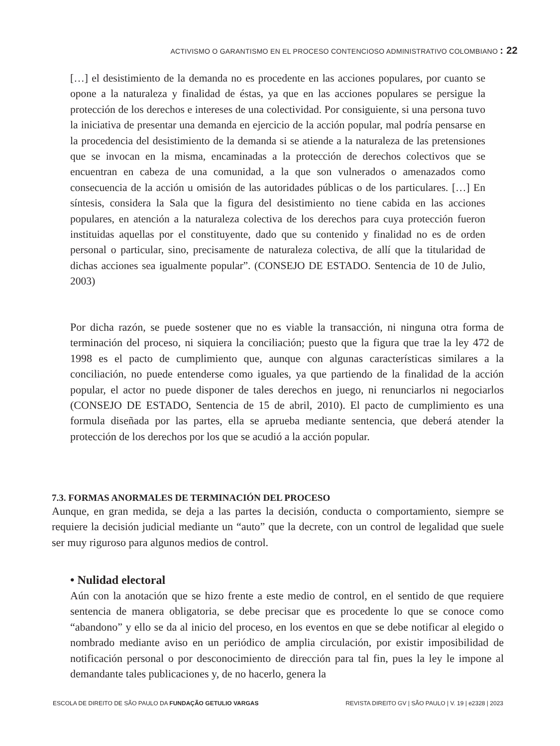ACTIVISMO O GARANTISMO EN EL PROCESO CONTENCIOSO ADMINISTRATIVO COLOMBIANO : 22
[…] el desistimiento de la demanda no es procedente en las acciones populares, por cuanto se opone a la naturaleza y finalidad de éstas, ya que en las acciones populares se persigue la protección de los derechos e intereses de una colectividad. Por consiguiente, si una persona tuvo la iniciativa de presentar una demanda en ejercicio de la acción popular, mal podría pensarse en la procedencia del desistimiento de la demanda si se atiende a la naturaleza de las pretensiones que se invocan en la misma, encaminadas a la protección de derechos colectivos que se encuentran en cabeza de una comunidad, a la que son vulnerados o amenazados como consecuencia de la acción u omisión de las autoridades públicas o de los particulares. […] En síntesis, considera la Sala que la figura del desistimiento no tiene cabida en las acciones populares, en atención a la naturaleza colectiva de los derechos para cuya protección fueron instituidas aquellas por el constituyente, dado que su contenido y finalidad no es de orden personal o particular, sino, precisamente de naturaleza colectiva, de allí que la titularidad de dichas acciones sea igualmente popular”. (CONSEJO DE ESTADO. Sentencia de 10 de Julio, 2003)
Por dicha razón, se puede sostener que no es viable la transacción, ni ninguna otra forma de terminación del proceso, ni siquiera la conciliación; puesto que la figura que trae la ley 472 de 1998 es el pacto de cumplimiento que, aunque con algunas características similares a la conciliación, no puede entenderse como iguales, ya que partiendo de la finalidad de la acción popular, el actor no puede disponer de tales derechos en juego, ni renunciarlos ni negociarlos (CONSEJO DE ESTADO, Sentencia de 15 de abril, 2010). El pacto de cumplimiento es una formula diseñada por las partes, ella se aprueba mediante sentencia, que deberá atender la protección de los derechos por los que se acudió a la acción popular.
7.3. FORMAS ANORMALES DE TERMINACIÓN DEL PROCESO
Aunque, en gran medida, se deja a las partes la decisión, conducta o comportamiento, siempre se requiere la decisión judicial mediante un “auto” que la decrete, con un control de legalidad que suele ser muy riguroso para algunos medios de control.
• Nulidad electoral
Aún con la anotación que se hizo frente a este medio de control, en el sentido de que requiere sentencia de manera obligatoria, se debe precisar que es procedente lo que se conoce como “abandono” y ello se da al inicio del proceso, en los eventos en que se debe notificar al elegido o nombrado mediante aviso en un periódico de amplia circulación, por existir imposibilidad de notificación personal o por desconocimiento de dirección para tal fin, pues la ley le impone al demandante tales publicaciones y, de no hacerlo, genera la
ESCOLA DE DIREITO DE SÃO PAULO DA FUNDAÇÃO GETULIO VARGAS REVISTA DIREITO GV | SÃO PAULO | V. 19 | e2328 | 2023